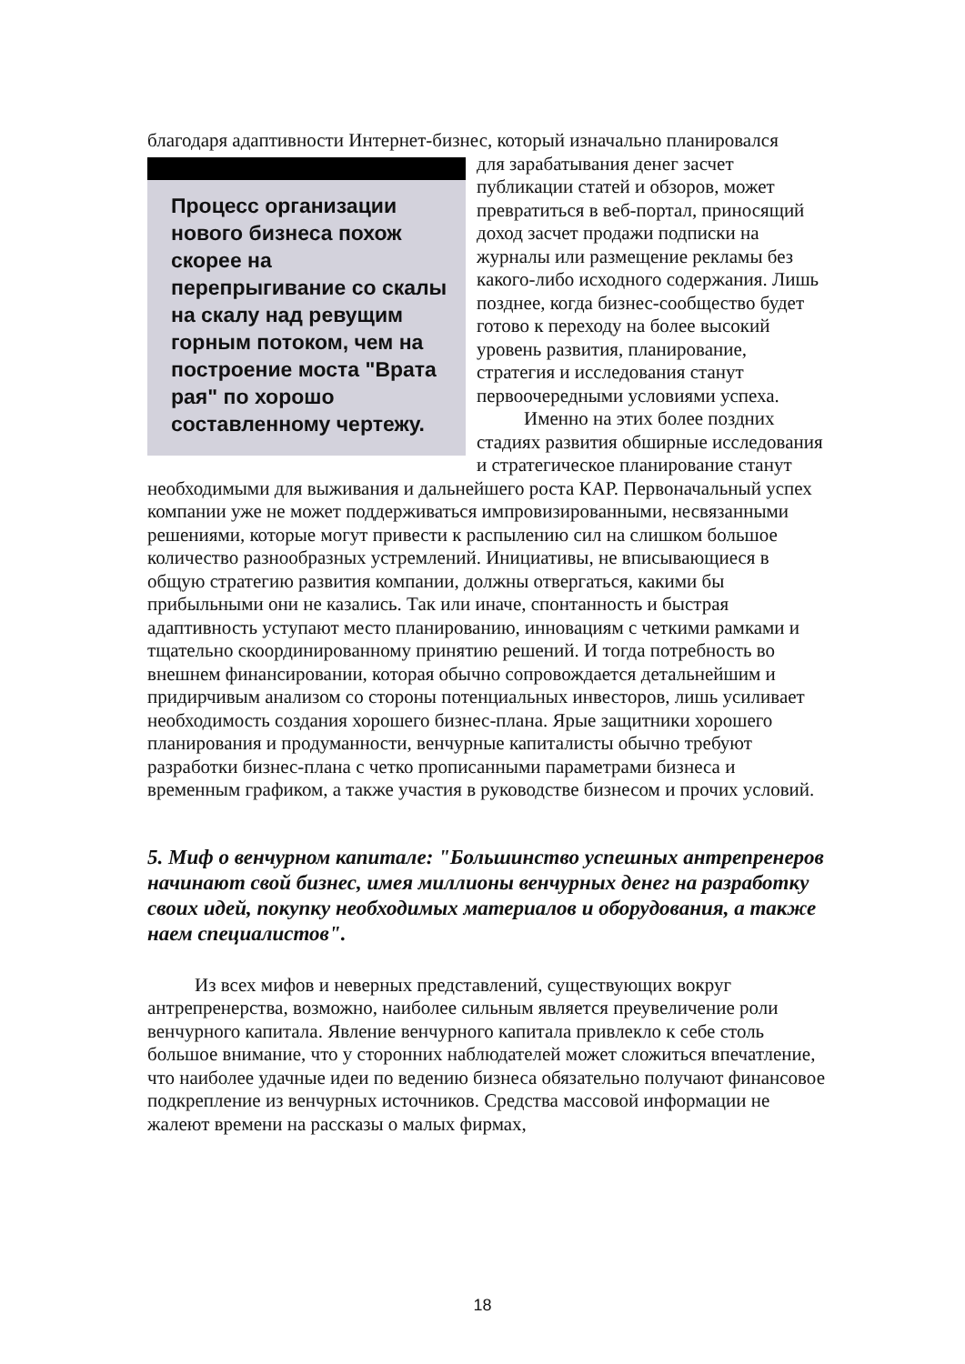благодаря адаптивности Интернет-бизнес, который изначально планировался
Процесс организации нового бизнеса похож скорее на перепрыгивание со скалы на скалу над ревущим горным потоком, чем на построение моста "Врата рая" по хорошо составленному чертежу.
для зарабатывания денег засчет публикации статей и обзоров, может превратиться в веб-портал, приносящий доход засчет продажи подписки на журналы или размещение рекламы без какого-либо исходного содержания. Лишь позднее, когда бизнес-сообщество будет готово к переходу на более высокий уровень развития, планирование, стратегия и исследования станут первоочередными условиями успеха.
Именно на этих более поздних стадиях развития обширные исследования и стратегическое планирование станут необходимыми для выживания и дальнейшего роста КАР. Первоначальный успех компании уже не может поддерживаться импровизированными, несвязанными решениями, которые могут привести к распылению сил на слишком большое количество разнообразных устремлений. Инициативы, не вписывающиеся в общую стратегию развития компании, должны отвергаться, какими бы прибыльными они не казались. Так или иначе, спонтанность и быстрая адаптивность уступают место планированию, инновациям с четкими рамками и тщательно скоординированному принятию решений. И тогда потребность во внешнем финансировании, которая обычно сопровождается детальнейшим и придирчивым анализом со стороны потенциальных инвесторов, лишь усиливает необходимость создания хорошего бизнес-плана. Ярые защитники хорошего планирования и продуманности, венчурные капиталисты обычно требуют разработки бизнес-плана с четко прописанными параметрами бизнеса и временным графиком, а также участия в руководстве бизнесом и прочих условий.
5. Миф о венчурном капитале: "Большинство успешных антрепренеров начинают свой бизнес, имея миллионы венчурных денег на разработку своих идей, покупку необходимых материалов и оборудования, а также наем специалистов".
Из всех мифов и неверных представлений, существующих вокруг антрепренерства, возможно, наиболее сильным является преувеличение роли венчурного капитала. Явление венчурного капитала привлекло к себе столь большое внимание, что у сторонних наблюдателей может сложиться впечатление, что наиболее удачные идеи по ведению бизнеса обязательно получают финансовое подкрепление из венчурных источников. Средства массовой информации не жалеют времени на рассказы о малых фирмах,
18